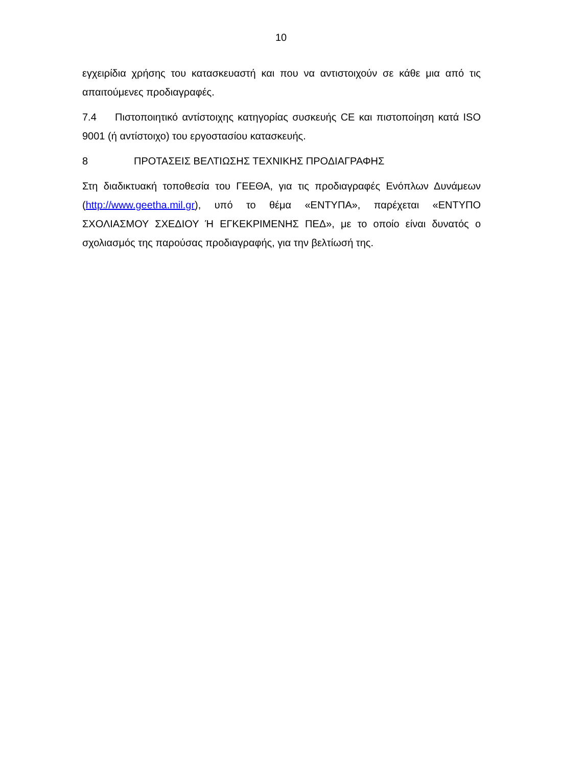10
εγχειρίδια χρήσης του κατασκευαστή και που να αντιστοιχούν σε κάθε μια από τις απαιτούμενες προδιαγραφές.
7.4 Πιστοποιητικό αντίστοιχης κατηγορίας συσκευής CE και πιστοποίηση κατά ISO 9001 (ή αντίστοιχο) του εργοστασίου κατασκευής.
8 ΠΡΟΤΑΣΕΙΣ ΒΕΛΤΙΩΣΗΣ ΤΕΧΝΙΚΗΣ ΠΡΟΔΙΑΓΡΑΦΗΣ
Στη διαδικτυακή τοποθεσία του ΓΕΕΘΑ, για τις προδιαγραφές Ενόπλων Δυνάμεων (http://www.geetha.mil.gr), υπό το θέμα «ΕΝΤΥΠΑ», παρέχεται «ΕΝΤΥΠΟ ΣΧΟΛΙΑΣΜΟΥ ΣΧΕΔΙΟΥ Ή ΕΓΚΕΚΡΙΜΕΝΗΣ ΠΕΔ», με το οποίο είναι δυνατός ο σχολιασμός της παρούσας προδιαγραφής, για την βελτίωσή της.